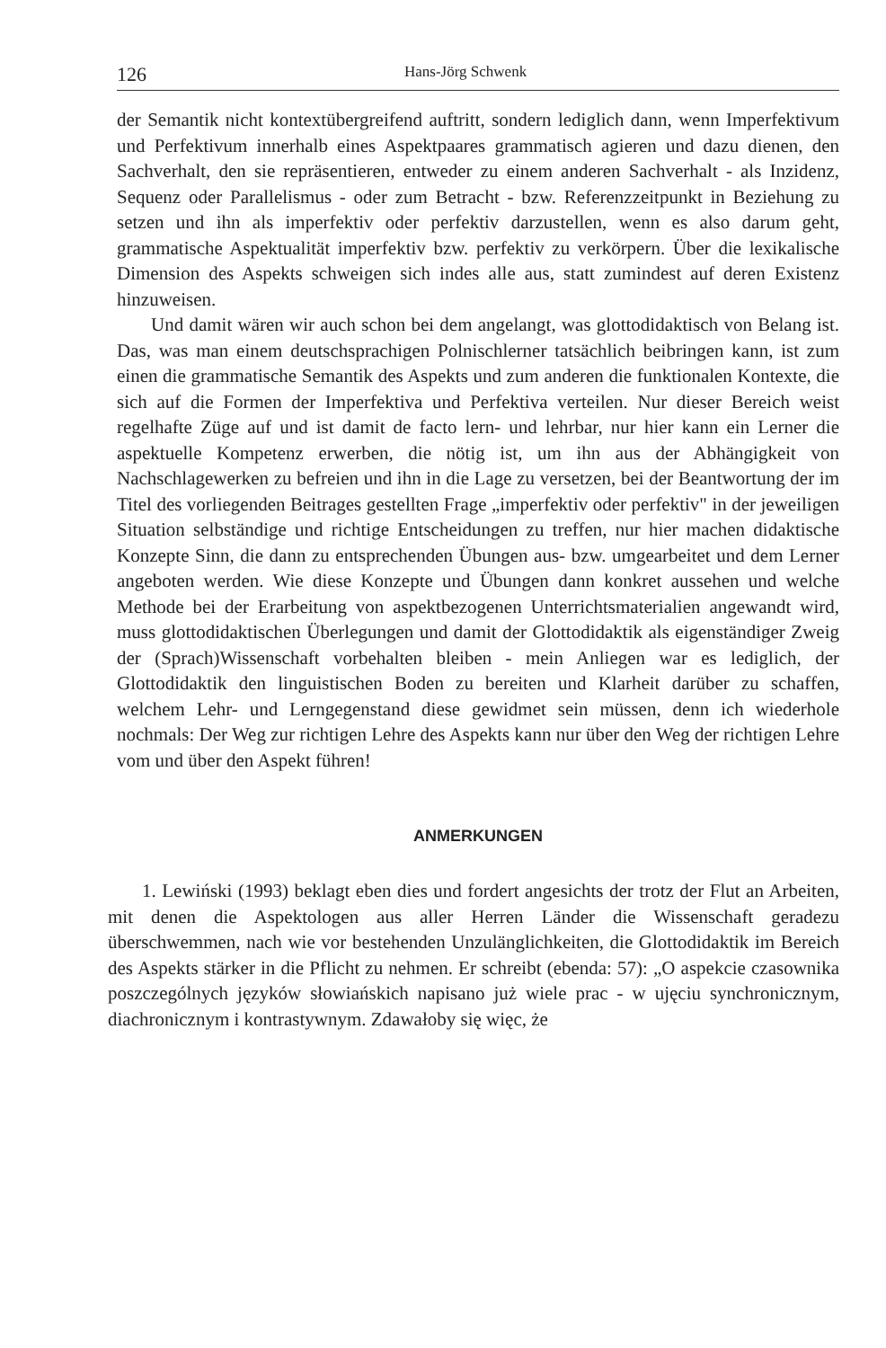126 Hans-Jörg Schwenk
der Semantik nicht kontextübergreifend auftritt, sondern lediglich dann, wenn Imperfektivum und Perfektivum innerhalb eines Aspektpaares grammatisch agieren und dazu dienen, den Sachverhalt, den sie repräsentieren, entweder zu einem anderen Sachverhalt - als Inzidenz, Sequenz oder Parallelismus - oder zum Betracht - bzw. Referenzzeitpunkt in Beziehung zu setzen und ihn als imperfektiv oder perfektiv darzustellen, wenn es also darum geht, grammatische Aspektualität imperfektiv bzw. perfektiv zu verkörpern. Über die lexikalische Dimension des Aspekts schweigen sich indes alle aus, statt zumindest auf deren Existenz hinzuweisen.
Und damit wären wir auch schon bei dem angelangt, was glottodidaktisch von Belang ist. Das, was man einem deutschsprachigen Polnischlerner tatsächlich beibringen kann, ist zum einen die grammatische Semantik des Aspekts und zum anderen die funktionalen Kontexte, die sich auf die Formen der Imperfektiva und Perfektiva verteilen. Nur dieser Bereich weist regelhafte Züge auf und ist damit de facto lern- und lehrbar, nur hier kann ein Lerner die aspektuelle Kompetenz erwerben, die nötig ist, um ihn aus der Abhängigkeit von Nachschlagewerken zu befreien und ihn in die Lage zu versetzen, bei der Beantwortung der im Titel des vorliegenden Beitrages gestellten Frage „imperfektiv oder perfektiv" in der jeweiligen Situation selbständige und richtige Entscheidungen zu treffen, nur hier machen didaktische Konzepte Sinn, die dann zu entsprechenden Übungen aus- bzw. umgearbeitet und dem Lerner angeboten werden. Wie diese Konzepte und Übungen dann konkret aussehen und welche Methode bei der Erarbeitung von aspektbezogenen Unterrichtsmaterialien angewandt wird, muss glottodidaktischen Überlegungen und damit der Glottodidaktik als eigenständiger Zweig der (Sprach)Wissenschaft vorbehalten bleiben - mein Anliegen war es lediglich, der Glottodidaktik den linguistischen Boden zu bereiten und Klarheit darüber zu schaffen, welchem Lehr- und Lerngegenstand diese gewidmet sein müssen, denn ich wiederhole nochmals: Der Weg zur richtigen Lehre des Aspekts kann nur über den Weg der richtigen Lehre vom und über den Aspekt führen!
ANMERKUNGEN
1. Lewiński (1993) beklagt eben dies und fordert angesichts der trotz der Flut an Arbeiten, mit denen die Aspektologen aus aller Herren Länder die Wissenschaft geradezu überschwemmen, nach wie vor bestehenden Unzulänglichkeiten, die Glottodidaktik im Bereich des Aspekts stärker in die Pflicht zu nehmen. Er schreibt (ebenda: 57): „O aspekcie czasownika poszczególnych języków słowiańskich napisano już wiele prac - w ujęciu synchronicznym, diachronicznym i kontrastywnym. Zdawałoby się więc, że